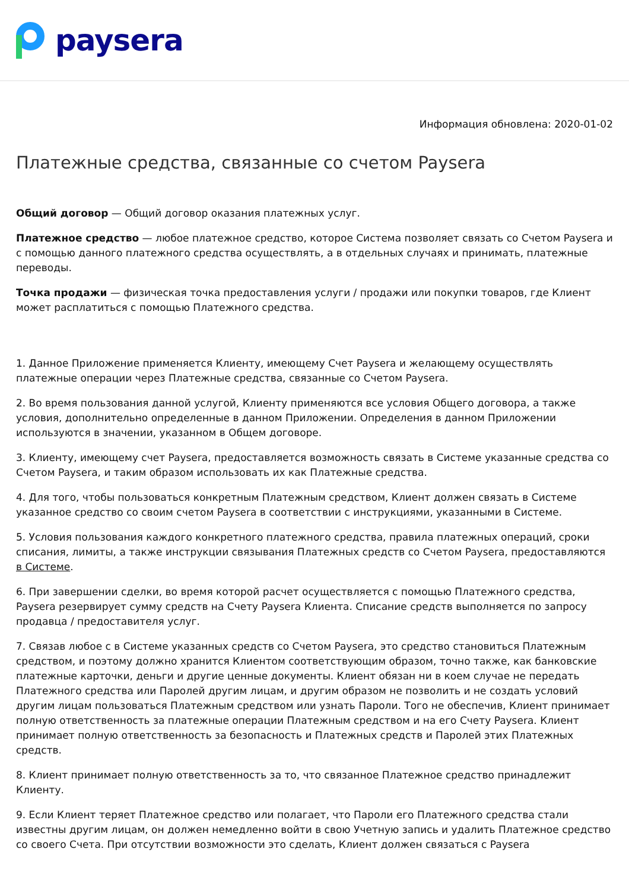paysera
Информация обновлена: 2020-01-02
Платежные средства, связанные со счетом Paysera
Общий договор — Общий договор оказания платежных услуг.
Платежное средство — любое платежное средство, которое Система позволяет связать со Счетом Paysera и с помощью данного платежного средства осуществлять, а в отдельных случаях и принимать, платежные переводы.
Точка продажи — физическая точка предоставления услуги / продажи или покупки товаров, где Клиент может расплатиться с помощью Платежного средства.
1. Данное Приложение применяется Клиенту, имеющему Счет Paysera и желающему осуществлять платежные операции через Платежные средства, связанные со Счетом Paysera.
2. Во время пользования данной услугой, Клиенту применяются все условия Общего договора, а также условия, дополнительно определенные в данном Приложении. Определения в данном Приложении используются в значении, указанном в Общем договоре.
3. Клиенту, имеющему счет Paysera, предоставляется возможность связать в Системе указанные средства со Счетом Paysera, и таким образом использовать их как Платежные средства.
4. Для того, чтобы пользоваться конкретным Платежным средством, Клиент должен связать в Системе указанное средство со своим счетом Paysera в соответствии с инструкциями, указанными в Системе.
5. Условия пользования каждого конкретного платежного средства, правила платежных операций, сроки списания, лимиты, а также инструкции связывания Платежных средств со Счетом Paysera, предоставляются в Системе.
6. При завершении сделки, во время которой расчет осуществляется с помощью Платежного средства, Paysera резервирует сумму средств на Счету Paysera Клиента. Списание средств выполняется по запросу продавца / предоставителя услуг.
7. Связав любое с в Системе указанных средств со Счетом Paysera, это средство становиться Платежным средством, и поэтому должно хранится Клиентом соответствующим образом, точно также, как банковские платежные карточки, деньги и другие ценные документы. Клиент обязан ни в коем случае не передать Платежного средства или Паролей другим лицам, и другим образом не позволить и не создать условий другим лицам пользоваться Платежным средством или узнать Пароли. Того не обеспечив, Клиент принимает полную ответственность за платежные операции Платежным средством и на его Счету Paysera. Клиент принимает полную ответственность за безопасность и Платежных средств и Паролей этих Платежных средств.
8. Клиент принимает полную ответственность за то, что связанное Платежное средство принадлежит Клиенту.
9. Если Клиент теряет Платежное средство или полагает, что Пароли его Платежного средства стали известны другим лицам, он должен немедленно войти в свою Учетную запись и удалить Платежное средство со своего Счета. При отсутствии возможности это сделать, Клиент должен связаться с Paysera